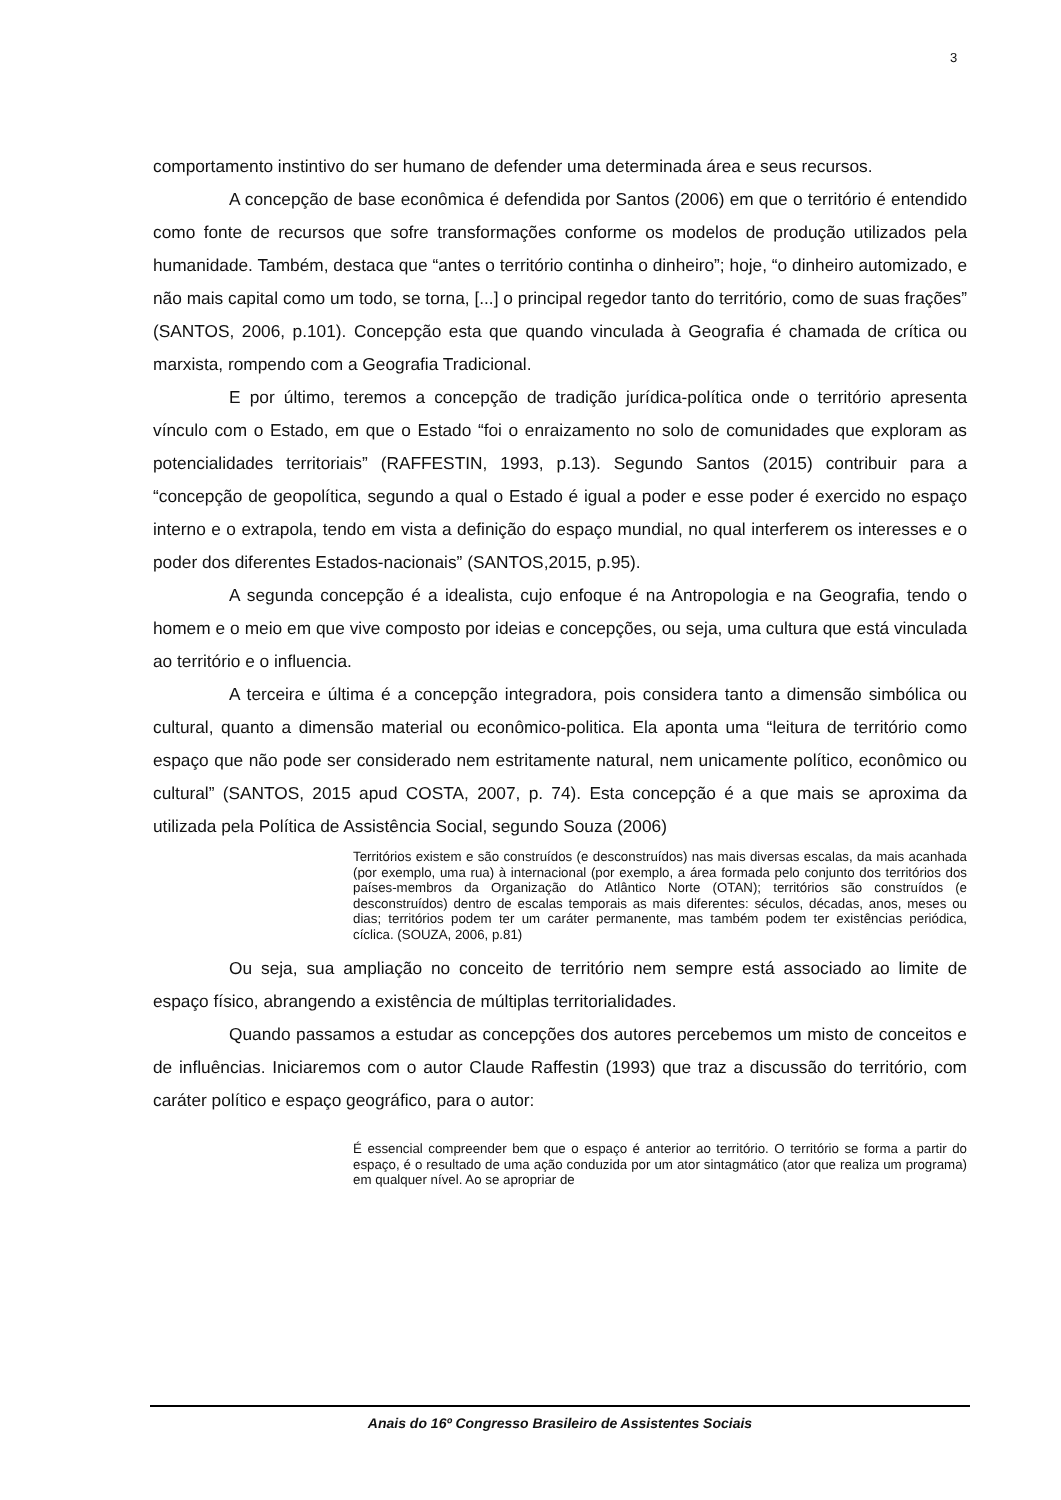3
comportamento instintivo do ser humano de defender uma determinada área e seus recursos.
A concepção de base econômica é defendida por Santos (2006) em que o território é entendido como fonte de recursos que sofre transformações conforme os modelos de produção utilizados pela humanidade. Também, destaca que “antes o território continha o dinheiro”; hoje, “o dinheiro automizado, e não mais capital como um todo, se torna, [...] o principal regedor tanto do território, como de suas frações” (SANTOS, 2006, p.101). Concepção esta que quando vinculada à Geografia é chamada de crítica ou marxista, rompendo com a Geografia Tradicional.
E por último, teremos a concepção de tradição jurídica-política onde o território apresenta vínculo com o Estado, em que o Estado “foi o enraizamento no solo de comunidades que exploram as potencialidades territoriais” (RAFFESTIN, 1993, p.13). Segundo Santos (2015) contribuir para a “concepção de geopolítica, segundo a qual o Estado é igual a poder e esse poder é exercido no espaço interno e o extrapola, tendo em vista a definição do espaço mundial, no qual interferem os interesses e o poder dos diferentes Estados-nacionais” (SANTOS,2015, p.95).
A segunda concepção é a idealista, cujo enfoque é na Antropologia e na Geografia, tendo o homem e o meio em que vive composto por ideias e concepções, ou seja, uma cultura que está vinculada ao território e o influencia.
A terceira e última é a concepção integradora, pois considera tanto a dimensão simbólica ou cultural, quanto a dimensão material ou econômico-politica. Ela aponta uma “leitura de território como espaço que não pode ser considerado nem estritamente natural, nem unicamente político, econômico ou cultural” (SANTOS, 2015 apud COSTA, 2007, p. 74). Esta concepção é a que mais se aproxima da utilizada pela Política de Assistência Social, segundo Souza (2006)
Territórios existem e são construídos (e desconstruídos) nas mais diversas escalas, da mais acanhada (por exemplo, uma rua) à internacional (por exemplo, a área formada pelo conjunto dos territórios dos países-membros da Organização do Atlântico Norte (OTAN); territórios são construídos (e desconstruídos) dentro de escalas temporais as mais diferentes: séculos, décadas, anos, meses ou dias; territórios podem ter um caráter permanente, mas também podem ter existências periódica, cíclica. (SOUZA, 2006, p.81)
Ou seja, sua ampliação no conceito de território nem sempre está associado ao limite de espaço físico, abrangendo a existência de múltiplas territorialidades.
Quando passamos a estudar as concepções dos autores percebemos um misto de conceitos e de influências. Iniciaremos com o autor Claude Raffestin (1993) que traz a discussão do território, com caráter político e espaço geográfico, para o autor:
É essencial compreender bem que o espaço é anterior ao território. O território se forma a partir do espaço, é o resultado de uma ação conduzida por um ator sintagmático (ator que realiza um programa) em qualquer nível. Ao se apropriar de
Anais do 16º Congresso Brasileiro de Assistentes Sociais